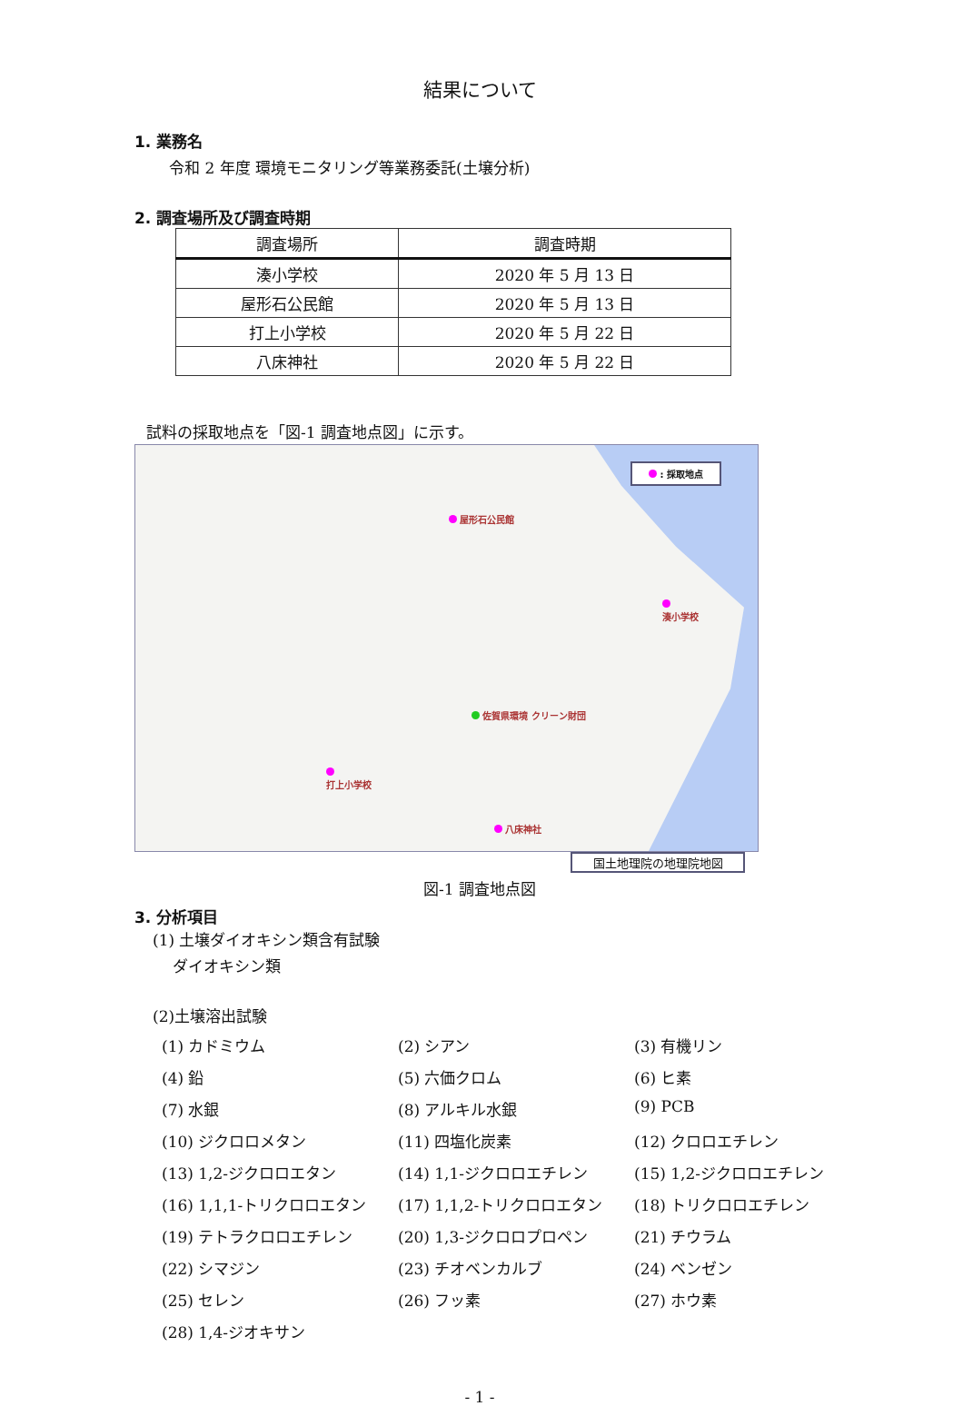結果について
1. 業務名
令和 2 年度 環境モニタリング等業務委託(土壌分析)
2. 調査場所及び調査時期
| 調査場所 | 調査時期 |
| --- | --- |
| 湊小学校 | 2020 年 5 月 13 日 |
| 屋形石公民館 | 2020 年 5 月 13 日 |
| 打上小学校 | 2020 年 5 月 22 日 |
| 八床神社 | 2020 年 5 月 22 日 |
試料の採取地点を「図-1 調査地点図」に示す。
: 採取地点
屋形石公民館
湊小学校
打上小学校
八床神社
佐賀県環境 クリーン財団
国土地理院の地理院地図
図-1 調査地点図
3. 分析項目
(1) 土壌ダイオキシン類含有試験
ダイオキシン類
(2)土壌溶出試験
(1) カドミウム (2) シアン (3) 有機リン (4) 鉛 (5) 六価クロム (6) ヒ素 (7) 水銀 (8) アルキル水銀 (9) PCB (10) ジクロロメタン (11) 四塩化炭素 (12) クロロエチレン (13) 1,2-ジクロロエタン (14) 1,1-ジクロロエチレン (15) 1,2-ジクロロエチレン (16) 1,1,1-トリクロロエタン (17) 1,1,2-トリクロロエタン (18) トリクロロエチレン (19) テトラクロロエチレン (20) 1,3-ジクロロプロペン (21) チウラム (22) シマジン (23) チオベンカルブ (24) ベンゼン (25) セレン (26) フッ素 (27) ホウ素 (28) 1,4-ジオキサン
- 1 -